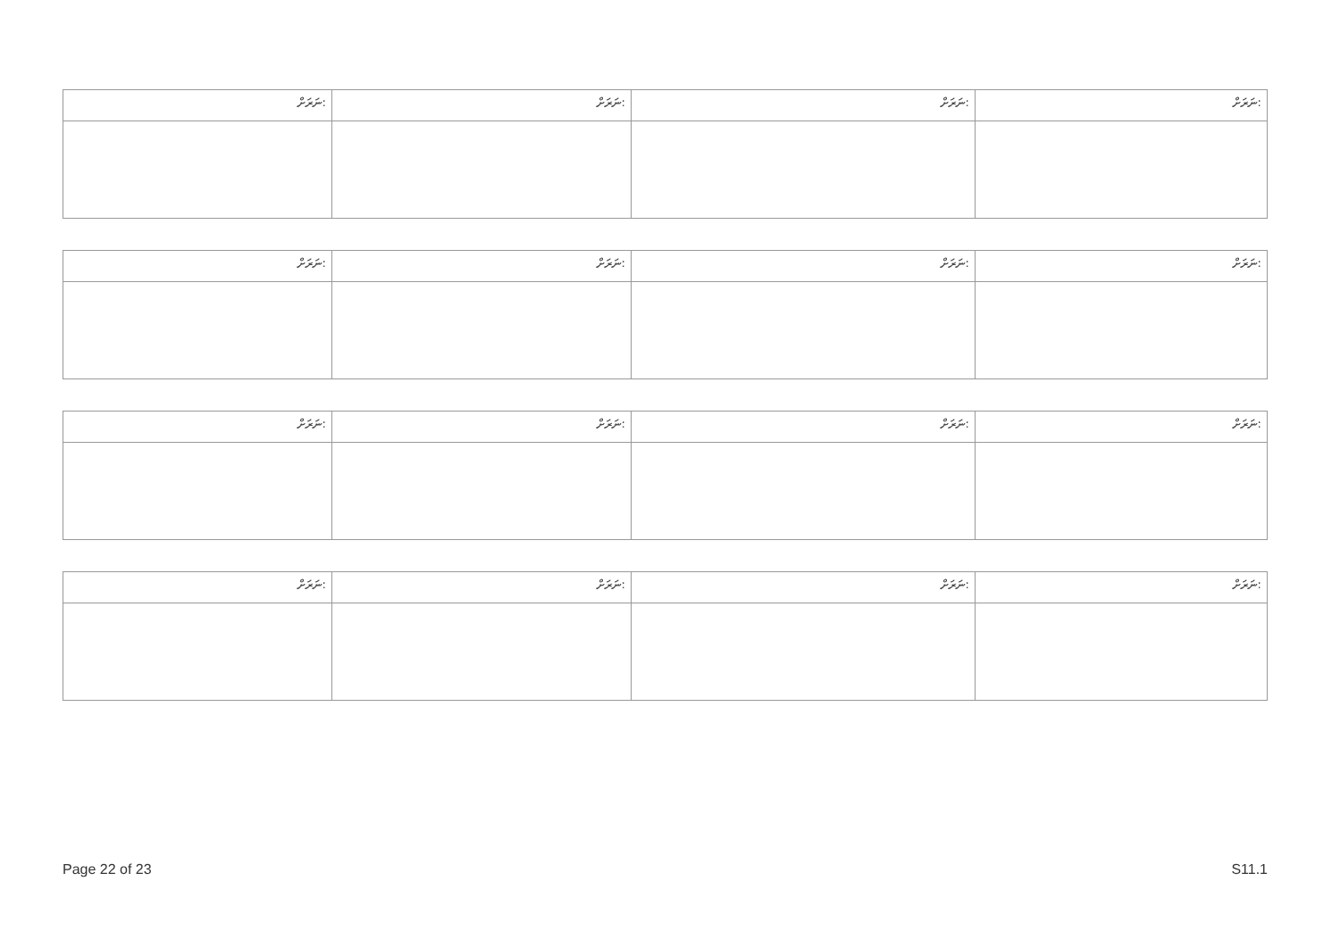| ނަރަށް: | ނަރަށް: | ނަރަށް: | ނަރަށް: |
| ނަރަށް: | ނަރަށް: | ނަރަށް: | ނަރަށް: |
| ނަރަށް: | ނަރަށް: | ނަރަށް: | ނަރަށް: |
| ނަރަށް: | ނަރަށް: | ނަރަށް: | ނަރަށް: |
Page 22 of 23 S11.1